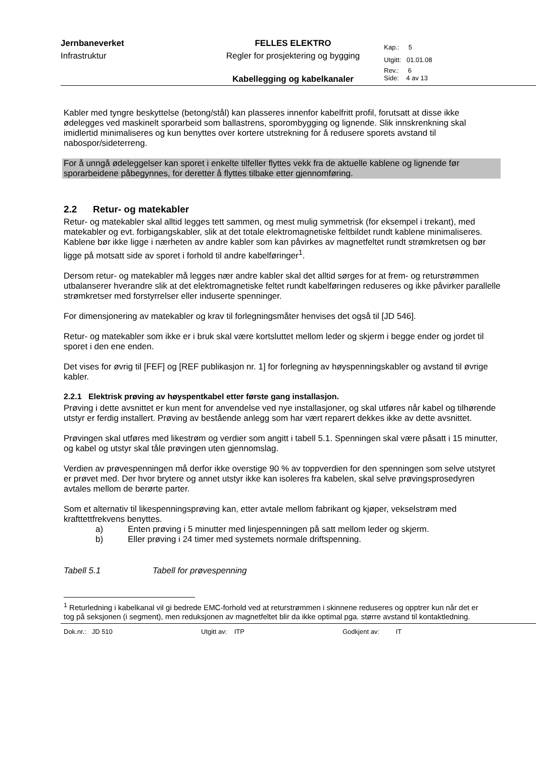| Jernbaneverket | FELLES ELEKTRO | Kap.: 5 |
| Infrastruktur | Regler for prosjektering og bygging | Utgitt: 01.01.08 |
| | | Rev.: 6 |
| | Kabellegging og kabelkanaler | Side: 4 av 13 |
Kabler med tyngre beskyttelse (betong/stål) kan plasseres innenfor kabelfritt profil, forutsatt at disse ikke ødelegges ved maskinelt sporarbeid som ballastrens, sporombygging og lignende. Slik innskrenkning skal imidlertid minimaliseres og kun benyttes over kortere utstrekning for å redusere sporets avstand til nabospor/sideterreng.
For å unngå ødeleggelser kan sporet i enkelte tilfeller flyttes vekk fra de aktuelle kablene og lignende før sporarbeidene påbegynnes, for deretter å flyttes tilbake etter gjennomføring.
2.2 Retur- og matekabler
Retur- og matekabler skal alltid legges tett sammen, og mest mulig symmetrisk (for eksempel i trekant), med matekabler og evt. forbigangskabler, slik at det totale elektromagnetiske feltbildet rundt kablene minimaliseres. Kablene bør ikke ligge i nærheten av andre kabler som kan påvirkes av magnetfeltet rundt strømkretsen og bør ligge på motsatt side av sporet i forhold til andre kabelføringer<sup>1</sup>.
Dersom retur- og matekabler må legges nær andre kabler skal det alltid sørges for at frem- og returstrømmen utbalanserer hverandre slik at det elektromagnetiske feltet rundt kabelføringen reduseres og ikke påvirker parallelle strømkretser med forstyrrelser eller induserte spenninger.
For dimensjonering av matekabler og krav til forlegningsmåter henvises det også til [JD 546].
Retur- og matekabler som ikke er i bruk skal være kortsluttet mellom leder og skjerm i begge ender og jordet til sporet i den ene enden.
Det vises for øvrig til [FEF] og [REF publikasjon nr. 1] for forlegning av høyspenningskabler og avstand til øvrige kabler.
2.2.1 Elektrisk prøving av høyspentkabel etter første gang installasjon.
Prøving i dette avsnittet er kun ment for anvendelse ved nye installasjoner, og skal utføres når kabel og tilhørende utstyr er ferdig installert. Prøving av bestående anlegg som har vært reparert dekkes ikke av dette avsnittet.
Prøvingen skal utføres med likestrøm og verdier som angitt i tabell 5.1. Spenningen skal være påsatt i 15 minutter, og kabel og utstyr skal tåle prøvingen uten gjennomslag.
Verdien av prøvespenningen må derfor ikke overstige 90 % av toppverdien for den spenningen som selve utstyret er prøvet med. Der hvor brytere og annet utstyr ikke kan isoleres fra kabelen, skal selve prøvingsprosedyren avtales mellom de berørte parter.
Som et alternativ til likespenningsprøving kan, etter avtale mellom fabrikant og kjøper, vekselstrøm med krafttettfrekvens benyttes.
a) Enten prøving i 5 minutter med linjespenningen på satt mellom leder og skjerm.
b) Eller prøving i 24 timer med systemets normale driftspenning.
Tabell 5.1 Tabell for prøvespenning
<sup>1</sup> Returledning i kabelkanal vil gi bedrede EMC-forhold ved at returstrømmen i skinnene reduseres og opptrer kun når det er tog på seksjonen (i segment), men reduksjonen av magnetfeltet blir da ikke optimal pga. større avstand til kontaktledning.
Dok.nr.: JD 510 Utgitt av: ITP Godkjent av: IT